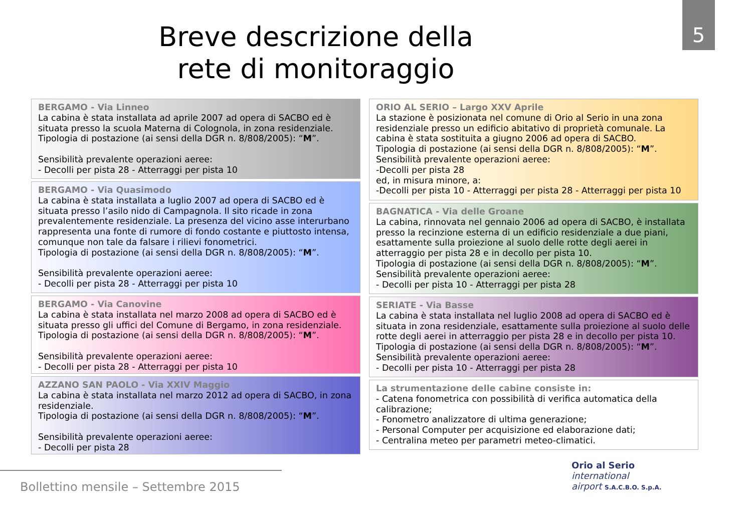5
Breve descrizione della
rete di monitoraggio
BERGAMO - Via Linneo
La cabina è stata installata ad aprile 2007 ad opera di SACBO ed è situata presso la scuola Materna di Colognola, in zona residenziale.
Tipologia di postazione (ai sensi della DGR n. 8/808/2005): “M”.
Sensibilità prevalente operazioni aeree:
- Decolli per pista 28 - Atterraggi per pista 10
BERGAMO - Via Quasimodo
La cabina è stata installata a luglio 2007 ad opera di SACBO ed è situata presso l’asilo nido di Campagnola. Il sito ricade in zona prevalentemente residenziale. La presenza del vicino asse interurbano rappresenta una fonte di rumore di fondo costante e piuttosto intensa, comunque non tale da falsare i rilievi fonometrici.
Tipologia di postazione (ai sensi della DGR n. 8/808/2005): “M”.
Sensibilità prevalente operazioni aeree:
- Decolli per pista 28 - Atterraggi per pista 10
BERGAMO - Via Canovine
La cabina è stata installata nel marzo 2008 ad opera di SACBO ed è situata presso gli uffici del Comune di Bergamo, in zona residenziale.
Tipologia di postazione (ai sensi della DGR n. 8/808/2005): “M”.
Sensibilità prevalente operazioni aeree:
- Decolli per pista 28 - Atterraggi per pista 10
AZZANO SAN PAOLO - Via XXIV Maggio
La cabina è stata installata nel marzo 2012 ad opera di SACBO, in zona residenziale.
Tipologia di postazione (ai sensi della DGR n. 8/808/2005): “M”.
Sensibilità prevalente operazioni aeree:
- Decolli per pista 28
ORIO AL SERIO – Largo XXV Aprile
La stazione è posizionata nel comune di Orio al Serio in una zona residenziale presso un edificio abitativo di proprietà comunale. La cabina è stata sostituita a giugno 2006 ad opera di SACBO.
Tipologia di postazione (ai sensi della DGR n. 8/808/2005): “M”.
Sensibilità prevalente operazioni aeree:
-Decolli per pista 28
ed, in misura minore, a:
-Decolli per pista 10 - Atterraggi per pista 28 - Atterraggi per pista 10
BAGNATICA - Via delle Groane
La cabina, rinnovata nel gennaio 2006 ad opera di SACBO, è installata presso la recinzione esterna di un edificio residenziale a due piani, esattamente sulla proiezione al suolo delle rotte degli aerei in atterraggio per pista 28 e in decollo per pista 10.
Tipologia di postazione (ai sensi della DGR n. 8/808/2005): “M”.
Sensibilità prevalente operazioni aeree:
- Decolli per pista 10 - Atterraggi per pista 28
SERIATE - Via Basse
La cabina è stata installata nel luglio 2008 ad opera di SACBO ed è situata in zona residenziale, esattamente sulla proiezione al suolo delle rotte degli aerei in atterraggio per pista 28 e in decollo per pista 10.
Tipologia di postazione (ai sensi della DGR n. 8/808/2005): “M”.
Sensibilità prevalente operazioni aeree:
- Decolli per pista 10 - Atterraggi per pista 28
La strumentazione delle cabine consiste in:
- Catena fonometrica con possibilità di verifica automatica della calibrazione;
- Fonometro analizzatore di ultima generazione;
- Personal Computer per acquisizione ed elaborazione dati;
- Centralina meteo per parametri meteo-climatici.
Bollettino mensile – Settembre 2015
Orio al Serio
international
airport S.A.C.B.O. S.p.A.